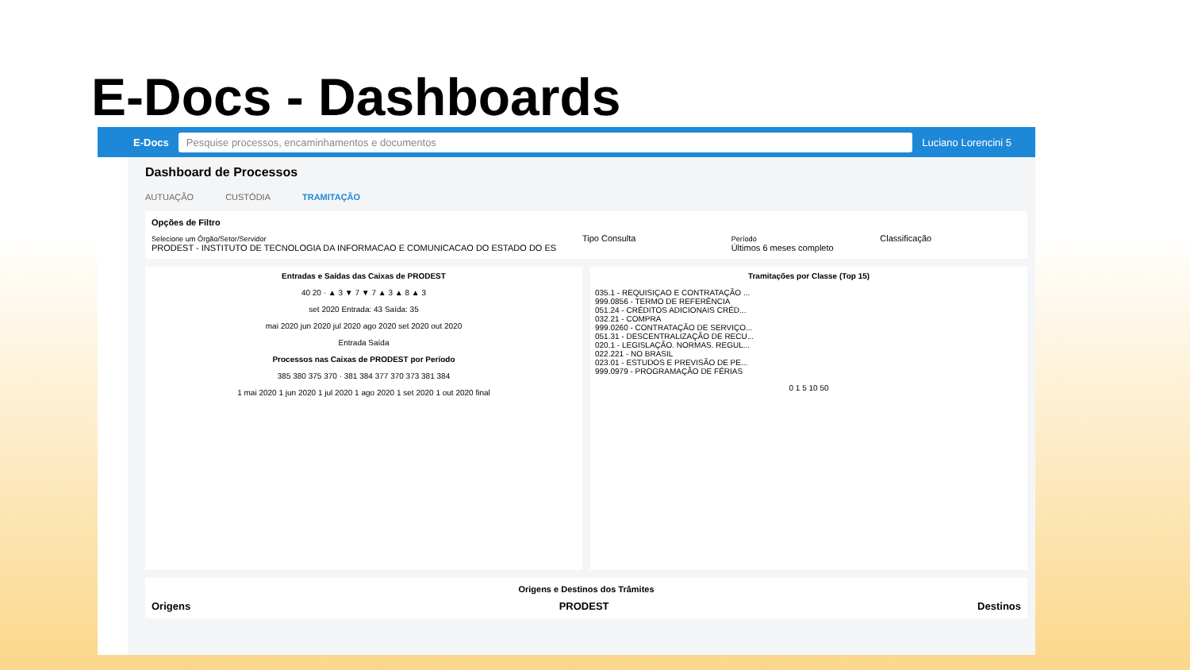E-Docs - Dashboards
E-Docs
Pesquise processos, encaminhamentos e documentos
Luciano Lorencini 5
Dashboard de Processos
AUTUAÇÃO CUSTÓDIA TRAMITAÇÃO
Opções de Filtro
Selecione um Órgão/Setor/Servidor
PRODEST - INSTITUTO DE TECNOLOGIA DA INFORMACAO E COMUNICACAO DO ESTADO DO ES
Tipo Consulta
Período
Últimos 6 meses completo
Classificação
Entradas e Saídas das Caixas de PRODEST
40 20 · ▲ 3 ▼ 7 ▼ 7 ▲ 3 ▲ 8 ▲ 3
set 2020 Entrada: 43 Saída: 35
mai 2020 jun 2020 jul 2020 ago 2020 set 2020 out 2020
Entrada Saída
Processos nas Caixas de PRODEST por Período
385 380 375 370 · 381 384 377 370 373 381 384
1 mai 2020 1 jun 2020 1 jul 2020 1 ago 2020 1 set 2020 1 out 2020 final
Tramitações por Classe (Top 15)
035.1 - REQUISIÇAO E CONTRATAÇÃO ...
999.0856 - TERMO DE REFERÊNCIA
051.24 - CRÉDITOS ADICIONAIS CRÉD...
032.21 - COMPRA
999.0260 - CONTRATAÇÃO DE SERVIÇO...
051.31 - DESCENTRALIZAÇÃO DE RECU...
020.1 - LEGISLAÇÃO. NORMAS. REGUL...
022.221 - NO BRASIL
023.01 - ESTUDOS E PREVISÃO DE PE...
999.0979 - PROGRAMAÇÃO DE FÉRIAS
0 1 5 10 50
Origens e Destinos dos Trâmites
Origens PRODEST Destinos